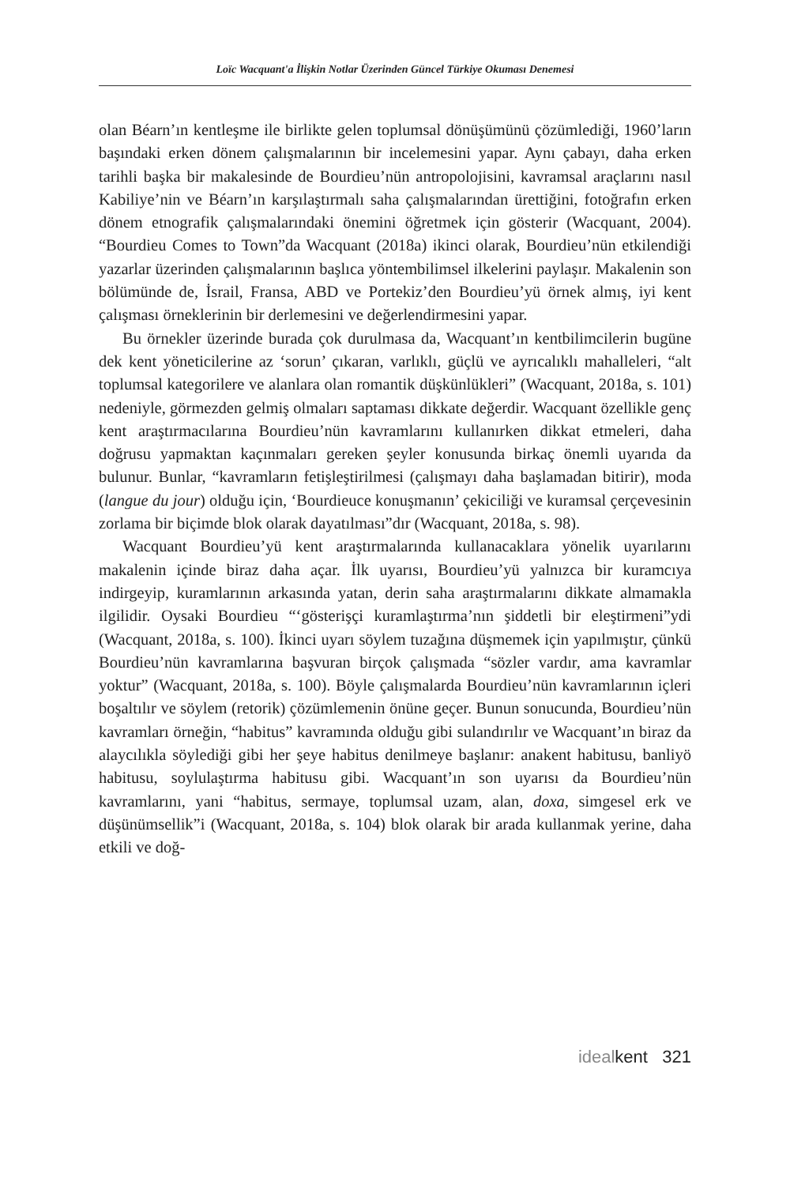Loïc Wacquant'a İlişkin Notlar Üzerinden Güncel Türkiye Okuması Denemesi
olan Béarn’ın kentleşme ile birlikte gelen toplumsal dönüşümünü çözümlediği, 1960’ların başındaki erken dönem çalışmalarının bir incelemesini yapar. Aynı çabayı, daha erken tarihli başka bir makalesinde de Bourdieu’nün antropolojisini, kavramsal araçlarını nasıl Kabiliye’nin ve Béarn’ın karşılaştırmalı saha çalışmalarından ürettiğini, fotoğrafın erken dönem etnografik çalışmalarındaki önemini öğretmek için gösterir (Wacquant, 2004). “Bourdieu Comes to Town”da Wacquant (2018a) ikinci olarak, Bourdieu’nün etkilendiği yazarlar üzerinden çalışmalarının başlıca yöntembilimsel ilkelerini paylaşır. Makalenin son bölümünde de, İsrail, Fransa, ABD ve Portekiz’den Bourdieu’yü örnek almış, iyi kent çalışması örneklerinin bir derlemesini ve değerlendirmesini yapar.
Bu örnekler üzerinde burada çok durulmasa da, Wacquant’ın kentbilimcilerin bugüne dek kent yöneticilerine az ‘sorun’ çıkaran, varlıklı, güçlü ve ayrıcalıklı mahalleleri, “alt toplumsal kategorilere ve alanlara olan romantik düşkünlükleri” (Wacquant, 2018a, s. 101) nedeniyle, görmezden gelmiş olmaları saptaması dikkate değerdir. Wacquant özellikle genç kent araştırmacılarına Bourdieu’nün kavramlarını kullanırken dikkat etmeleri, daha doğrusu yapmaktan kaçınmaları gereken şeyler konusunda birkaç önemli uyarıda da bulunur. Bunlar, “kavramların fetişleştirilmesi (çalışmayı daha başlamadan bitirir), moda (langue du jour) olduğu için, ‘Bourdieuce konuşmanın’ çekiciliği ve kuramsal çerçevesinin zorlama bir biçimde blok olarak dayatılması”dır (Wacquant, 2018a, s. 98).
Wacquant Bourdieu’yü kent araştırmalarında kullanacaklara yönelik uyarılarını makalenin içinde biraz daha açar. İlk uyarısı, Bourdieu’yü yalnızca bir kuramcıya indirgeyip, kuramlarının arkasında yatan, derin saha araştırmalarını dikkate almamakla ilgilidir. Oysaki Bourdieu “‘gösterişçi kuramlaştırma’nın şiddetli bir eleştirmeni”ydi (Wacquant, 2018a, s. 100). İkinci uyarı söylem tuzağına düşmemek için yapılmıştır, çünkü Bourdieu’nün kavramlarına başvuran birçok çalışmada “sözler vardır, ama kavramlar yoktur” (Wacquant, 2018a, s. 100). Böyle çalışmalarda Bourdieu’nün kavramlarının içleri boşaltılır ve söylem (retorik) çözümlemenin önüne geçer. Bunun sonucunda, Bourdieu’nün kavramları örneğin, “habitus” kavramında olduğu gibi sulandırılır ve Wacquant’ın biraz da alaycılıkla söylediği gibi her şeye habitus denilmeye başlanır: anakent habitusu, banliyö habitusu, soylulaştırma habitusu gibi. Wacquant’ın son uyarısı da Bourdieu’nün kavramlarını, yani “habitus, sermaye, toplumsal uzam, alan, doxa, simgesel erk ve düşünümsellik”i (Wacquant, 2018a, s. 104) blok olarak bir arada kullanmak yerine, daha etkili ve doğ-
idealkent 321